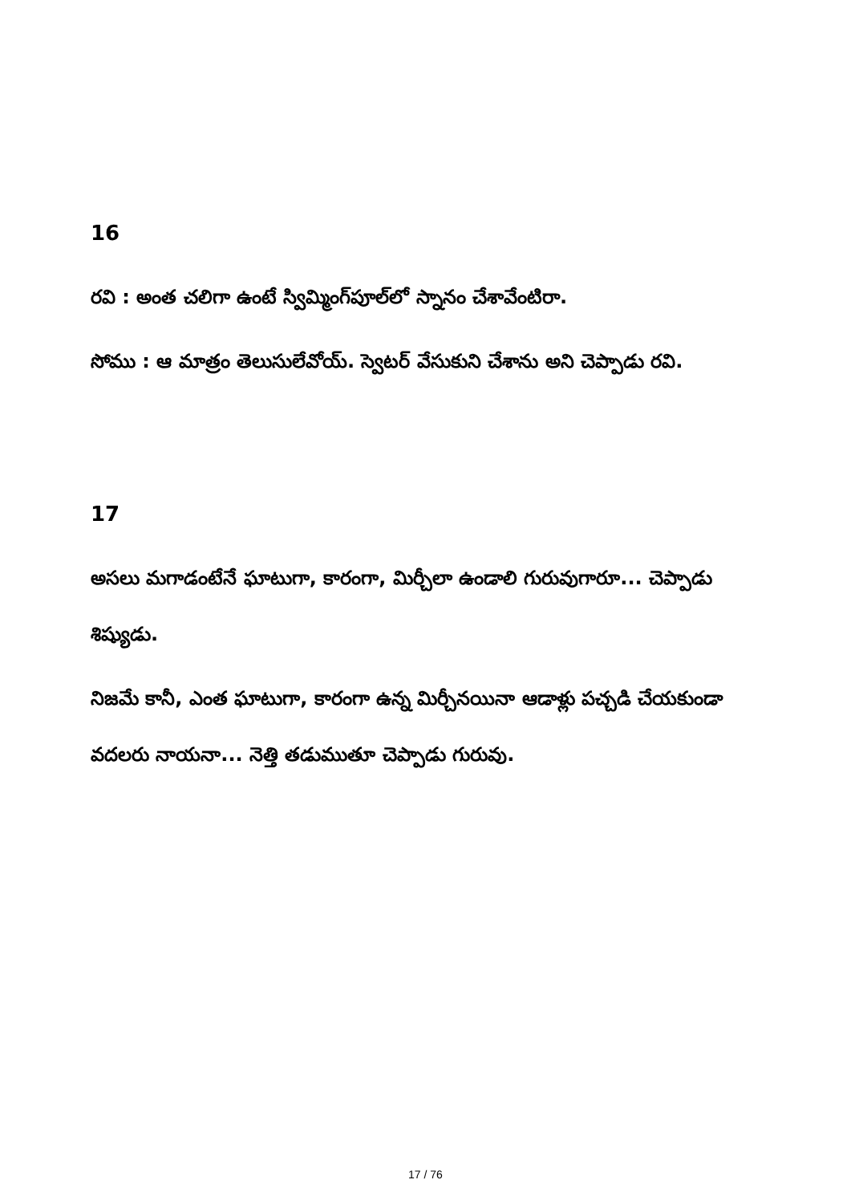16
రవి : అంత చలిగా ఉంటే స్విమ్మింగ్‌పూల్‌లో స్నానం చేశావేంటిరా.
సోము : ఆ మాత్రం తెలుసులేవోయ్. స్వెటర్ వేసుకుని చేశాను అని చెప్పాడు రవి.
17
అసలు మగాడంటేనే ఘాటుగా, కారంగా, మిర్చీలా ఉండాలి గురువుగారూ... చెప్పాడు శిష్యుడు.
నిజమే కానీ, ఎంత ఘాటుగా, కారంగా ఉన్న మిర్చీనయినా ఆడాళ్లు పచ్చడి చేయకుండా వదలరు నాయనా... నెత్తి తడుముతూ చెప్పాడు గురువు.
17 / 76